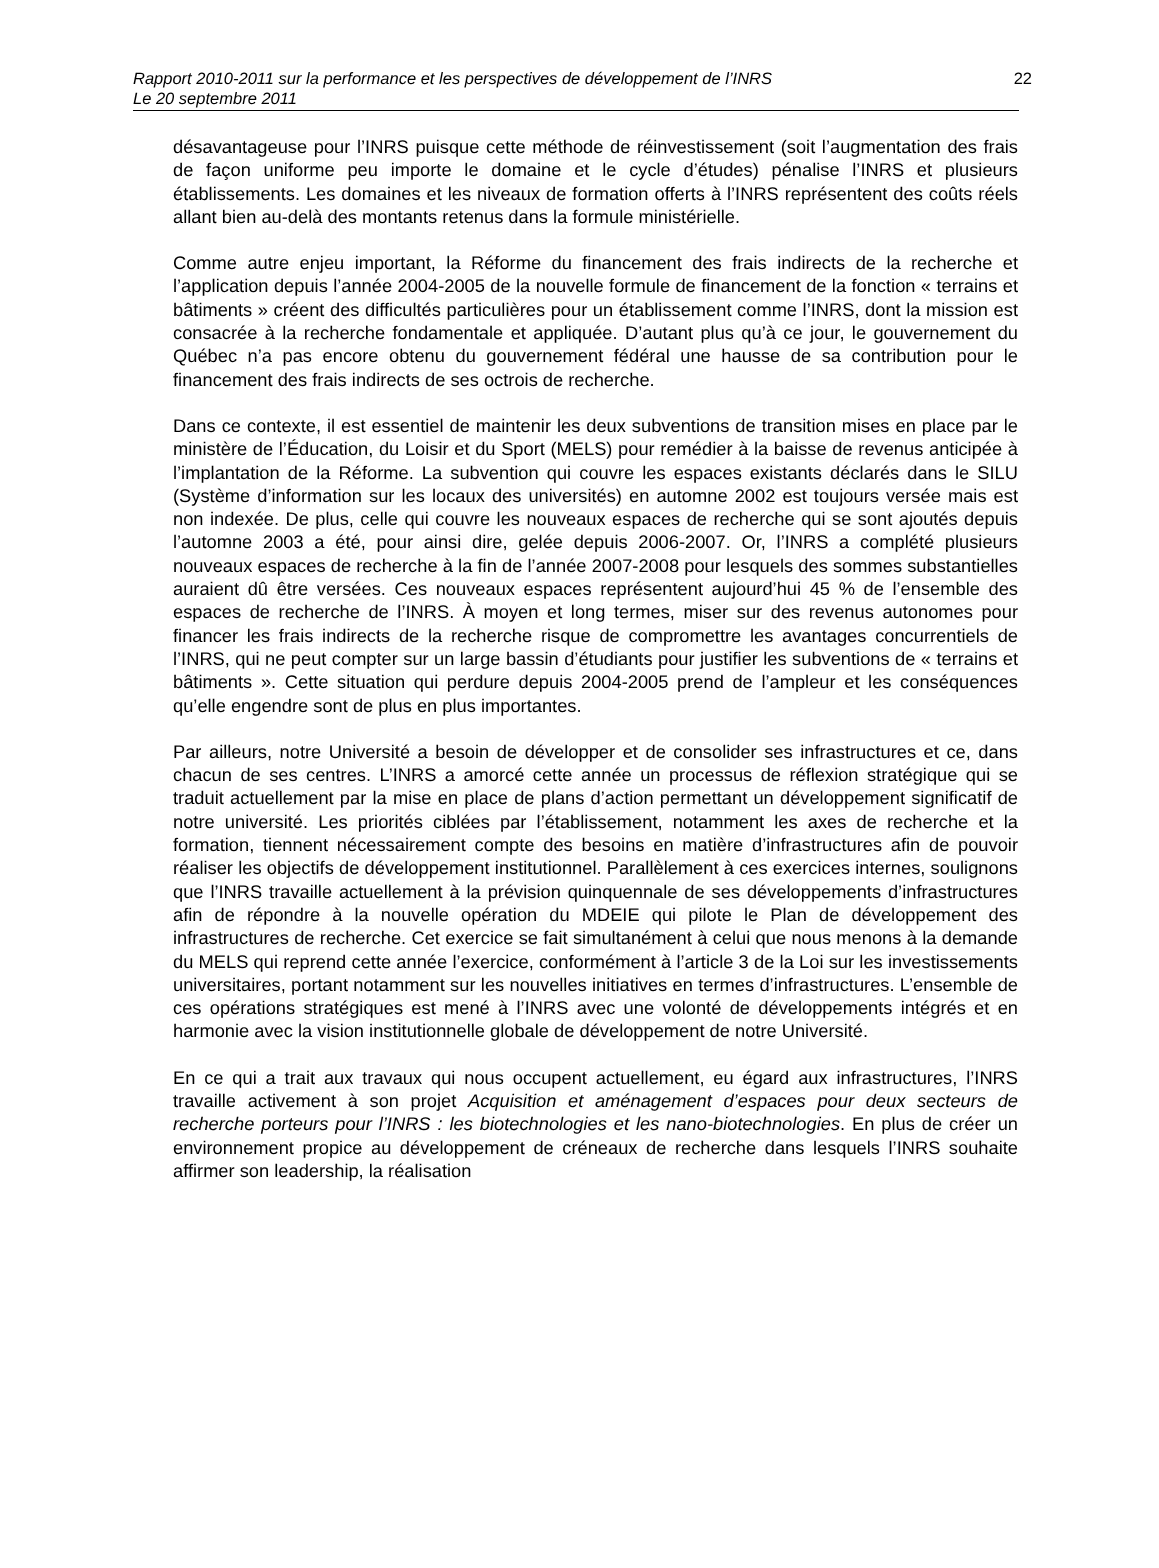Rapport 2010-2011 sur la performance et les perspectives de développement de l’INRS
Le 20 septembre 2011
22
désavantageuse pour l’INRS puisque cette méthode de réinvestissement (soit l’augmentation des frais de façon uniforme peu importe le domaine et le cycle d’études) pénalise l’INRS et plusieurs établissements. Les domaines et les niveaux de formation offerts à l’INRS représentent des coûts réels allant bien au-delà des montants retenus dans la formule ministérielle.
Comme autre enjeu important, la Réforme du financement des frais indirects de la recherche et l’application depuis l’année 2004-2005 de la nouvelle formule de financement de la fonction « terrains et bâtiments » créent des difficultés particulières pour un établissement comme l’INRS, dont la mission est consacrée à la recherche fondamentale et appliquée. D’autant plus qu’à ce jour, le gouvernement du Québec n’a pas encore obtenu du gouvernement fédéral une hausse de sa contribution pour le financement des frais indirects de ses octrois de recherche.
Dans ce contexte, il est essentiel de maintenir les deux subventions de transition mises en place par le ministère de l’Éducation, du Loisir et du Sport (MELS) pour remédier à la baisse de revenus anticipée à l’implantation de la Réforme. La subvention qui couvre les espaces existants déclarés dans le SILU (Système d’information sur les locaux des universités) en automne 2002 est toujours versée mais est non indexée. De plus, celle qui couvre les nouveaux espaces de recherche qui se sont ajoutés depuis l’automne 2003 a été, pour ainsi dire, gelée depuis 2006-2007. Or, l’INRS a complété plusieurs nouveaux espaces de recherche à la fin de l’année 2007-2008 pour lesquels des sommes substantielles auraient dû être versées. Ces nouveaux espaces représentent aujourd’hui 45 % de l’ensemble des espaces de recherche de l’INRS. À moyen et long termes, miser sur des revenus autonomes pour financer les frais indirects de la recherche risque de compromettre les avantages concurrentiels de l’INRS, qui ne peut compter sur un large bassin d’étudiants pour justifier les subventions de « terrains et bâtiments ». Cette situation qui perdure depuis 2004-2005 prend de l’ampleur et les conséquences qu’elle engendre sont de plus en plus importantes.
Par ailleurs, notre Université a besoin de développer et de consolider ses infrastructures et ce, dans chacun de ses centres. L’INRS a amorcé cette année un processus de réflexion stratégique qui se traduit actuellement par la mise en place de plans d’action permettant un développement significatif de notre université. Les priorités ciblées par l’établissement, notamment les axes de recherche et la formation, tiennent nécessairement compte des besoins en matière d’infrastructures afin de pouvoir réaliser les objectifs de développement institutionnel. Parallèlement à ces exercices internes, soulignons que l’INRS travaille actuellement à la prévision quinquennale de ses développements d’infrastructures afin de répondre à la nouvelle opération du MDEIE qui pilote le Plan de développement des infrastructures de recherche. Cet exercice se fait simultanément à celui que nous menons à la demande du MELS qui reprend cette année l’exercice, conformément à l’article 3 de la Loi sur les investissements universitaires, portant notamment sur les nouvelles initiatives en termes d’infrastructures. L’ensemble de ces opérations stratégiques est mené à l’INRS avec une volonté de développements intégrés et en harmonie avec la vision institutionnelle globale de développement de notre Université.
En ce qui a trait aux travaux qui nous occupent actuellement, eu égard aux infrastructures, l’INRS travaille activement à son projet Acquisition et aménagement d’espaces pour deux secteurs de recherche porteurs pour l’INRS : les biotechnologies et les nano-biotechnologies. En plus de créer un environnement propice au développement de créneaux de recherche dans lesquels l’INRS souhaite affirmer son leadership, la réalisation